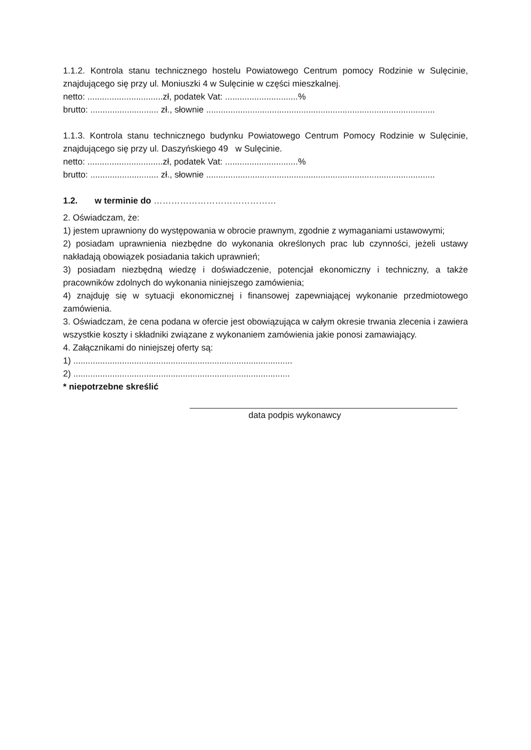1.1.2. Kontrola stanu technicznego hostelu Powiatowego Centrum pomocy Rodzinie w Sulęcinie, znajdującego się przy ul. Moniuszki 4 w Sulęcinie w części mieszkalnej.
netto: ...............................zł, podatek Vat: ..............................%
brutto: ............................ zł., słownie ..............................................................................................
1.1.3. Kontrola stanu technicznego budynku Powiatowego Centrum Pomocy Rodzinie w Sulęcinie, znajdującego się przy ul. Daszyńskiego 49 w Sulęcinie.
netto: ...............................zł, podatek Vat: ..............................%
brutto: ............................ zł., słownie ..............................................................................................
1.2. w terminie do ……………………………………
2. Oświadczam, że:
1) jestem uprawniony do występowania w obrocie prawnym, zgodnie z wymaganiami ustawowymi;
2) posiadam uprawnienia niezbędne do wykonania określonych prac lub czynności, jeżeli ustawy nakładają obowiązek posiadania takich uprawnień;
3) posiadam niezbędną wiedzę i doświadczenie, potencjał ekonomiczny i techniczny, a także pracowników zdolnych do wykonania niniejszego zamówienia;
4) znajduję się w sytuacji ekonomicznej i finansowej zapewniającej wykonanie przedmiotowego zamówienia.
3. Oświadczam, że cena podana w ofercie jest obowiązująca w całym okresie trwania zlecenia i zawiera wszystkie koszty i składniki związane z wykonaniem zamówienia jakie ponosi zamawiający.
4. Załącznikami do niniejszej oferty są:
1) ..........................................................................................
2) .........................................................................................
* niepotrzebne skreślić
data podpis wykonawcy